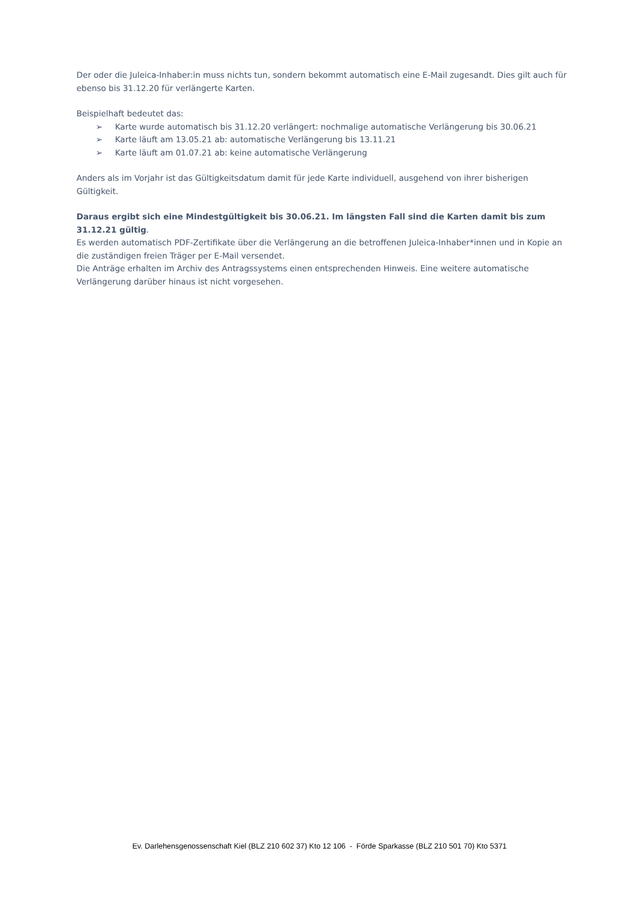Der oder die Juleica-Inhaber:in muss nichts tun, sondern bekommt automatisch eine E-Mail zugesandt. Dies gilt auch für ebenso bis 31.12.20 für verlängerte Karten.
Beispielhaft bedeutet das:
➢ Karte wurde automatisch bis 31.12.20 verlängert: nochmalige automatische Verlängerung bis 30.06.21
➢ Karte läuft am 13.05.21 ab: automatische Verlängerung bis 13.11.21
➢ Karte läuft am 01.07.21 ab: keine automatische Verlängerung
Anders als im Vorjahr ist das Gültigkeitsdatum damit für jede Karte individuell, ausgehend von ihrer bisherigen Gültigkeit.
Daraus ergibt sich eine Mindestgültigkeit bis 30.06.21. Im längsten Fall sind die Karten damit bis zum 31.12.21 gültig.
Es werden automatisch PDF-Zertifikate über die Verlängerung an die betroffenen Juleica-Inhaber*innen und in Kopie an die zuständigen freien Träger per E-Mail versendet.
Die Anträge erhalten im Archiv des Antragssystems einen entsprechenden Hinweis. Eine weitere automatische Verlängerung darüber hinaus ist nicht vorgesehen.
Ev. Darlehensgenossenschaft Kiel (BLZ 210 602 37) Kto 12 106 - Förde Sparkasse (BLZ 210 501 70) Kto 5371